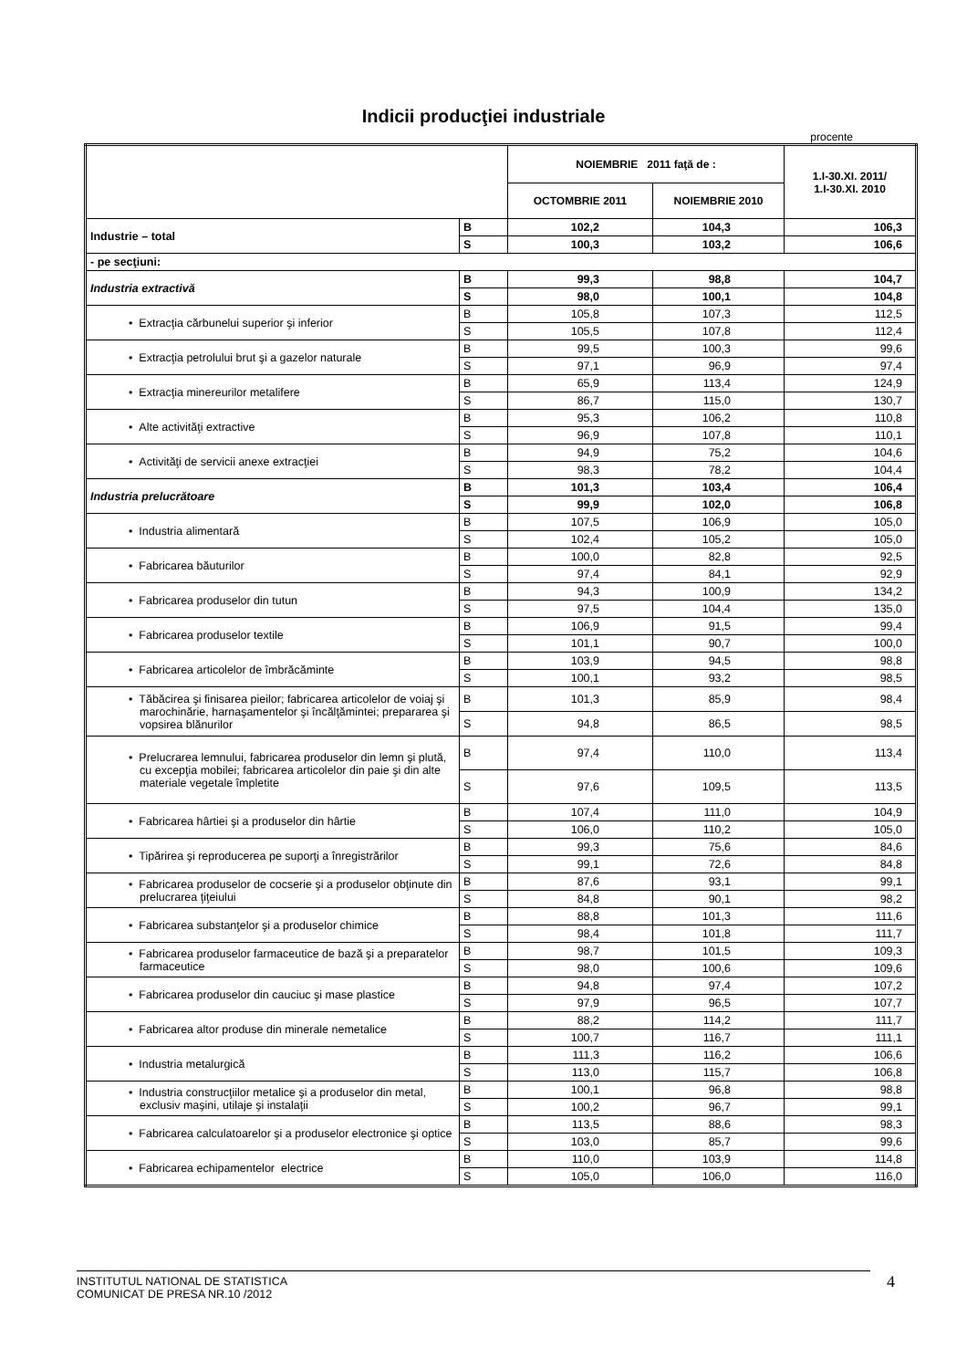Indicii producţiei industriale
procente
| | | NOIEMBRIE 2011 faţă de : | | 1.I-30.XI. 2011/ 1.I-30.XI. 2010 |
| --- | --- | --- | --- | --- |
| | | OCTOMBRIE 2011 | NOIEMBRIE 2010 | |
| Industrie – total | B | 102,2 | 104,3 | 106,3 |
| | S | 100,3 | 103,2 | 106,6 |
| - pe secţiuni: | | | | |
| Industria extractivă | B | 99,3 | 98,8 | 104,7 |
| | S | 98,0 | 100,1 | 104,8 |
| • Extracţia cărbunelui superior şi inferior | B | 105,8 | 107,3 | 112,5 |
| | S | 105,5 | 107,8 | 112,4 |
| • Extracţia petrolului brut şi a gazelor naturale | B | 99,5 | 100,3 | 99,6 |
| | S | 97,1 | 96,9 | 97,4 |
| • Extracţia minereurilor metalifere | B | 65,9 | 113,4 | 124,9 |
| | S | 86,7 | 115,0 | 130,7 |
| • Alte activităţi extractive | B | 95,3 | 106,2 | 110,8 |
| | S | 96,9 | 107,8 | 110,1 |
| • Activităţi de servicii anexe extracţiei | B | 94,9 | 75,2 | 104,6 |
| | S | 98,3 | 78,2 | 104,4 |
| Industria prelucrătoare | B | 101,3 | 103,4 | 106,4 |
| | S | 99,9 | 102,0 | 106,8 |
| • Industria alimentară | B | 107,5 | 106,9 | 105,0 |
| | S | 102,4 | 105,2 | 105,0 |
| • Fabricarea băuturilor | B | 100,0 | 82,8 | 92,5 |
| | S | 97,4 | 84,1 | 92,9 |
| • Fabricarea produselor din tutun | B | 94,3 | 100,9 | 134,2 |
| | S | 97,5 | 104,4 | 135,0 |
| • Fabricarea produselor textile | B | 106,9 | 91,5 | 99,4 |
| | S | 101,1 | 90,7 | 100,0 |
| • Fabricarea articolelor de îmbrăcăminte | B | 103,9 | 94,5 | 98,8 |
| | S | 100,1 | 93,2 | 98,5 |
| • Tăbăcirea şi finisarea pieilor; fabricarea articolelor de voiaj şi marochinărie, harnaşamentelor şi încălţămintei; prepararea şi vopsirea blănurilor | B | 101,3 | 85,9 | 98,4 |
| | S | 94,8 | 86,5 | 98,5 |
| • Prelucrarea lemnului, fabricarea produselor din lemn şi plută, cu excepţia mobilei; fabricarea articolelor din paie şi din alte materiale vegetale împletite | B | 97,4 | 110,0 | 113,4 |
| | S | 97,6 | 109,5 | 113,5 |
| • Fabricarea hârtiei şi a produselor din hârtie | B | 107,4 | 111,0 | 104,9 |
| | S | 106,0 | 110,2 | 105,0 |
| • Tipărirea şi reproducerea pe suporţi a înregistrărilor | B | 99,3 | 75,6 | 84,6 |
| | S | 99,1 | 72,6 | 84,8 |
| • Fabricarea produselor de cocserie şi a produselor obţinute din prelucrarea ţiţeiului | B | 87,6 | 93,1 | 99,1 |
| | S | 84,8 | 90,1 | 98,2 |
| • Fabricarea substanţelor şi a produselor chimice | B | 88,8 | 101,3 | 111,6 |
| | S | 98,4 | 101,8 | 111,7 |
| • Fabricarea produselor farmaceutice de bază şi a preparatelor farmaceutice | B | 98,7 | 101,5 | 109,3 |
| | S | 98,0 | 100,6 | 109,6 |
| • Fabricarea produselor din cauciuc şi mase plastice | B | 94,8 | 97,4 | 107,2 |
| | S | 97,9 | 96,5 | 107,7 |
| • Fabricarea altor produse din minerale nemetalice | B | 88,2 | 114,2 | 111,7 |
| | S | 100,7 | 116,7 | 111,1 |
| • Industria metalurgică | B | 111,3 | 116,2 | 106,6 |
| | S | 113,0 | 115,7 | 106,8 |
| • Industria construcţiilor metalice şi a produselor din metal, exclusiv maşini, utilaje şi instalaţii | B | 100,1 | 96,8 | 98,8 |
| | S | 100,2 | 96,7 | 99,1 |
| • Fabricarea calculatoarelor şi a produselor electronice şi optice | B | 113,5 | 88,6 | 98,3 |
| | S | 103,0 | 85,7 | 99,6 |
| • Fabricarea echipamentelor electrice | B | 110,0 | 103,9 | 114,8 |
| | S | 105,0 | 106,0 | 116,0 |
INSTITUTUL NATIONAL DE STATISTICA
COMUNICAT DE PRESA NR.10 /2012
4